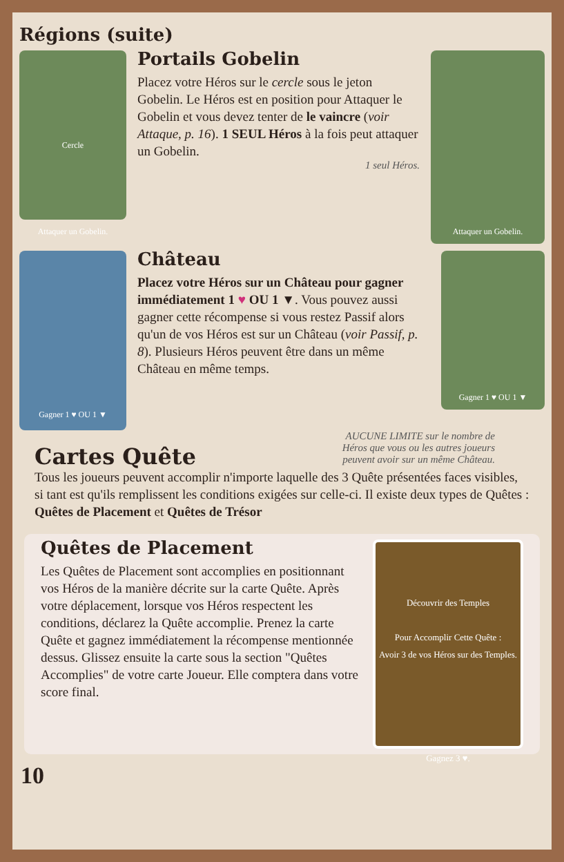Régions (suite)
Cercle
Attaquer un Gobelin.
Portails Gobelin
Placez votre Héros sur le cercle sous le jeton Gobelin. Le Héros est en position pour Attaquer le Gobelin et vous devez tenter de le vaincre (voir Attaque, p. 16). 1 SEUL Héros à la fois peut attaquer un Gobelin.
1 seul Héros.
Attaquer un Gobelin.
Gagner 1 ♥ OU 1 ▼
Château
Placez votre Héros sur un Château pour gagner immédiatement 1 ♥ OU 1 ▼. Vous pouvez aussi gagner cette récompense si vous restez Passif alors qu'un de vos Héros est sur un Château (voir Passif, p. 8). Plusieurs Héros peuvent être dans un même Château en même temps.
Gagner 1 ♥ OU 1 ▼
Cartes Quête
AUCUNE LIMITE sur le nombre de
Héros que vous ou les autres joueurs
peuvent avoir sur un même Château.
Tous les joueurs peuvent accomplir n'importe laquelle des 3 Quête présentées faces visibles, si tant est qu'ils remplissent les conditions exigées sur celle-ci. Il existe deux types de Quêtes :
Quêtes de Placement et Quêtes de Trésor
Quêtes de Placement
Les Quêtes de Placement sont accomplies en positionnant vos Héros de la manière décrite sur la carte Quête. Après votre déplacement, lorsque vos Héros respectent les conditions, déclarez la Quête accomplie. Prenez la carte Quête et gagnez immédiatement la récompense mentionnée dessus. Glissez ensuite la carte sous la section "Quêtes Accomplies" de votre carte Joueur. Elle comptera dans votre score final.
Découvrir des Temples
Pour Accomplir Cette Quête :
Avoir 3 de vos Héros sur des Temples.
Gagnez 3 ♥.
10